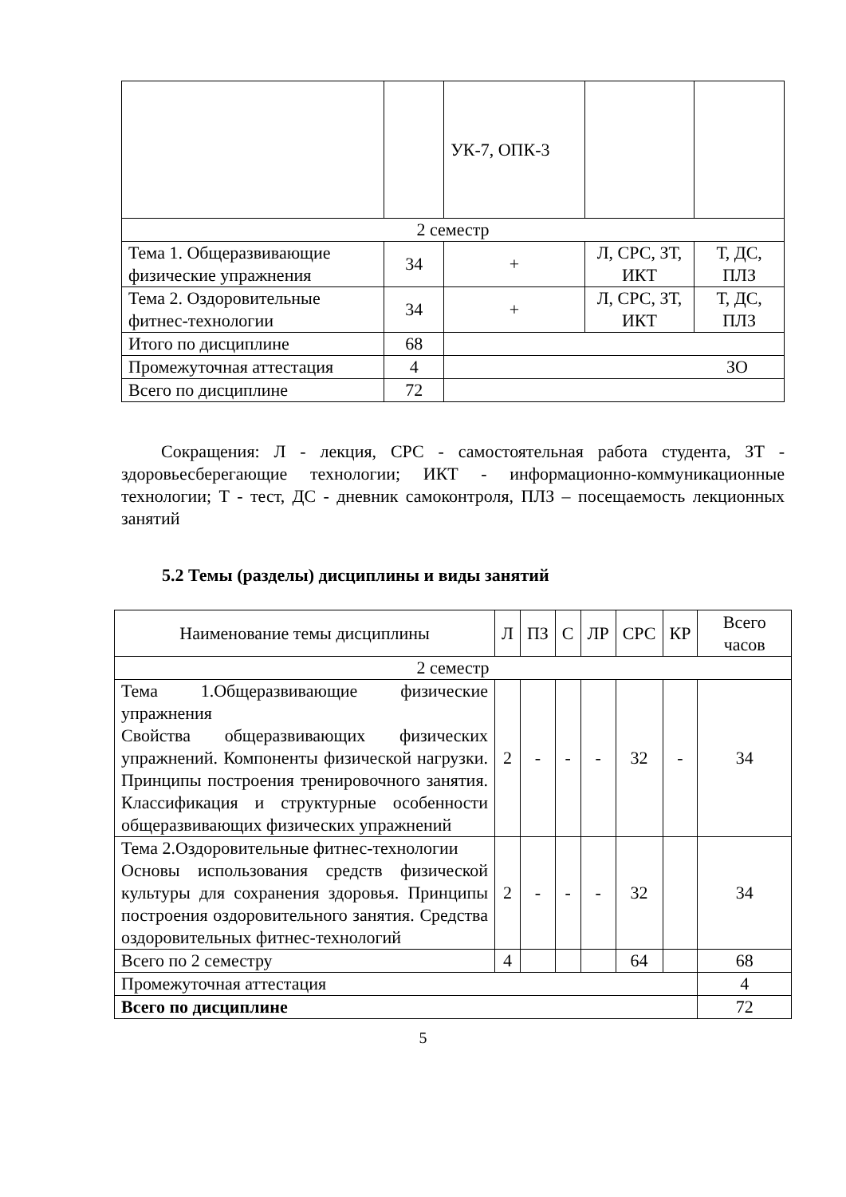| | | УК-7, ОПК-3 | | |
| 2 семестр | | | | |
| Тема 1. Общеразвивающие физические упражнения | 34 | + | Л, СРС, ЗТ, ИКТ | Т, ДС, ПЛЗ |
| Тема 2. Оздоровительные фитнес-технологии | 34 | + | Л, СРС, ЗТ, ИКТ | Т, ДС, ПЛЗ |
| Итого по дисциплине | 68 | | | |
| Промежуточная аттестация | 4 | ЗО | | |
| Всего по дисциплине | 72 | | | |
Сокращения: Л - лекция, СРС - самостоятельная работа студента, ЗТ - здоровьесберегающие технологии; ИКТ - информационно-коммуникационные технологии; Т - тест, ДС - дневник самоконтроля, ПЛЗ – посещаемость лекционных занятий
5.2 Темы (разделы) дисциплины и виды занятий
| Наименование темы дисциплины | Л | ПЗ | С | ЛР | СРС | КР | Всего часов |
| --- | --- | --- | --- | --- | --- | --- | --- |
| 2 семестр | | | | | | | |
| Тема 1.Общеразвивающие физические упражнения Свойства общеразвивающих физических упражнений. Компоненты физической нагрузки. Принципы построения тренировочного занятия. Классификация и структурные особенности общеразвивающих физических упражнений | 2 | - | - | - | 32 | - | 34 |
| Тема 2.Оздоровительные фитнес-технологии Основы использования средств физической культуры для сохранения здоровья. Принципы построения оздоровительного занятия. Средства оздоровительных фитнес-технологий | 2 | - | - | - | 32 | | 34 |
| Всего по 2 семестру | 4 | | | | 64 | | 68 |
| Промежуточная аттестация | | | | | | | 4 |
| Всего по дисциплине | | | | | | | 72 |
5